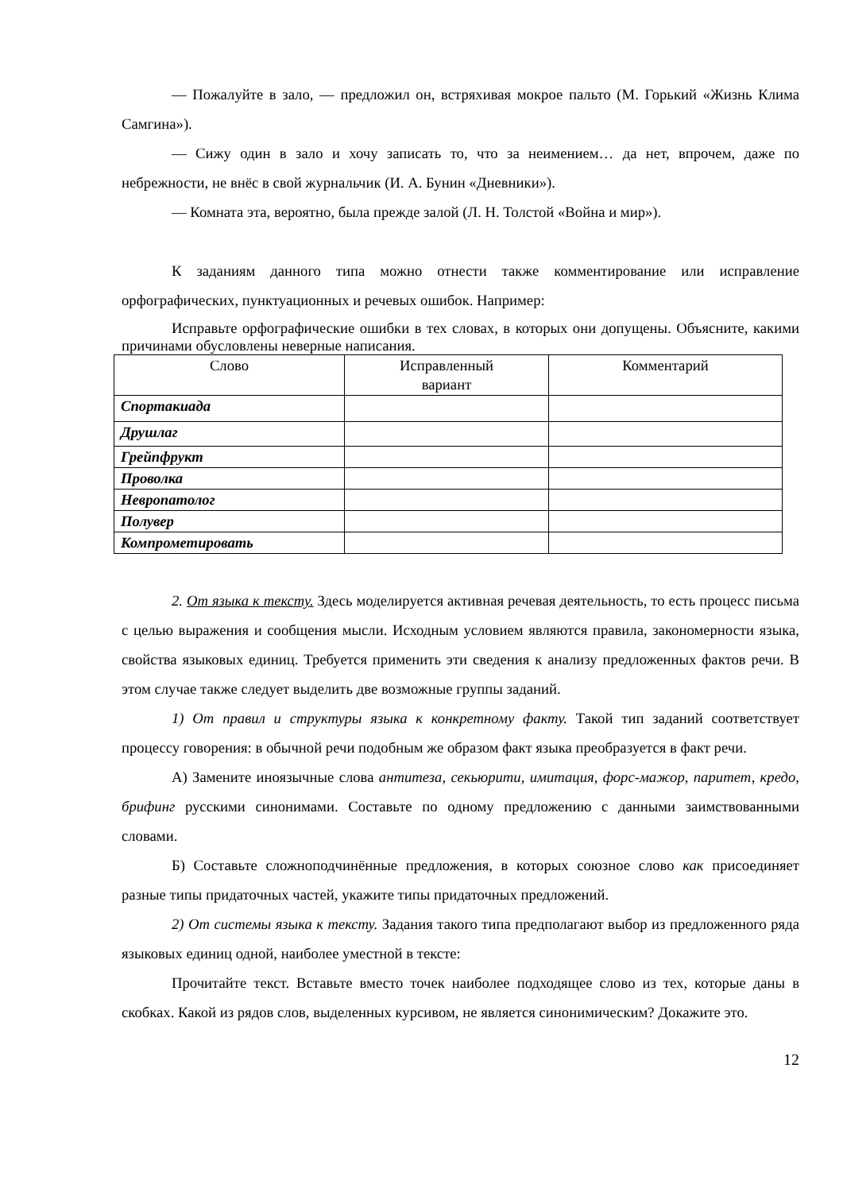— Пожалуйте в зало, — предложил он, встряхивая мокрое пальто (М. Горький «Жизнь Клима Самгина»).
— Сижу один в зало и хочу записать то, что за неимением… да нет, впрочем, даже по небрежности, не внёс в свой журнальчик (И. А. Бунин «Дневники»).
— Комната эта, вероятно, была прежде залой (Л. Н. Толстой «Война и мир»).
К заданиям данного типа можно отнести также комментирование или исправление орфографических, пунктуационных и речевых ошибок. Например:
Исправьте орфографические ошибки в тех словах, в которых они допущены. Объясните, какими причинами обусловлены неверные написания.
| Слово | Исправленный вариант | Комментарий |
| Спортакиада | | |
| Друшлаг | | |
| Грейпфрукт | | |
| Проволка | | |
| Невропатолог | | |
| Полувер | | |
| Компрометировать | | |
2. От языка к тексту. Здесь моделируется активная речевая деятельность, то есть процесс письма с целью выражения и сообщения мысли. Исходным условием являются правила, закономерности языка, свойства языковых единиц. Требуется применить эти сведения к анализу предложенных фактов речи. В этом случае также следует выделить две возможные группы заданий.
1) От правил и структуры языка к конкретному факту. Такой тип заданий соответствует процессу говорения: в обычной речи подобным же образом факт языка преобразуется в факт речи.
А) Замените иноязычные слова антитеза, секьюрити, имитация, форс-мажор, паритет, кредо, брифинг русскими синонимами. Составьте по одному предложению с данными заимствованными словами.
Б) Составьте сложноподчинённые предложения, в которых союзное слово как присоединяет разные типы придаточных частей, укажите типы придаточных предложений.
2) От системы языка к тексту. Задания такого типа предполагают выбор из предложенного ряда языковых единиц одной, наиболее уместной в тексте:
Прочитайте текст. Вставьте вместо точек наиболее подходящее слово из тех, которые даны в скобках. Какой из рядов слов, выделенных курсивом, не является синонимическим? Докажите это.
12